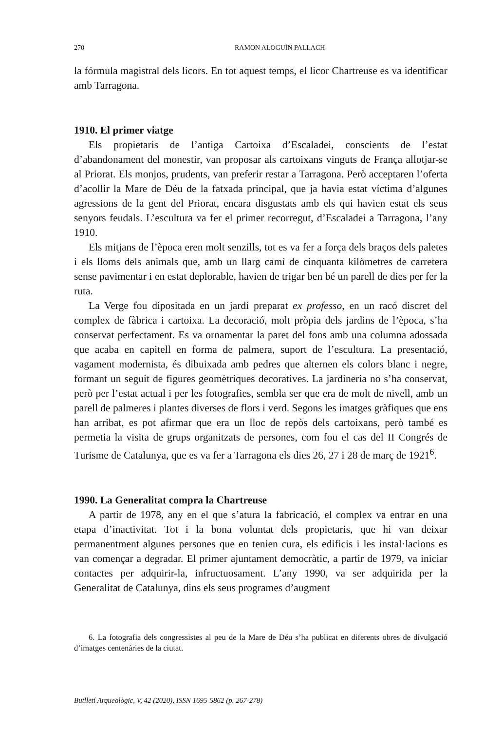270 RAMON ALOGUÍN PALLACH
la fórmula magistral dels licors. En tot aquest temps, el licor Chartreuse es va identificar amb Tarragona.
1910. El primer viatge
Els propietaris de l’antiga Cartoixa d’Escaladei, conscients de l’estat d’abandonament del monestir, van proposar als cartoixans vinguts de França allotjar-se al Priorat. Els monjos, prudents, van preferir restar a Tarragona. Però acceptaren l’oferta d’acollir la Mare de Déu de la fatxada principal, que ja havia estat víctima d’algunes agressions de la gent del Priorat, encara disgustats amb els qui havien estat els seus senyors feudals. L’escultura va fer el primer recorregut, d’Escaladei a Tarragona, l’any 1910.
Els mitjans de l’època eren molt senzills, tot es va fer a força dels braços dels paletes i els lloms dels animals que, amb un llarg camí de cinquanta kilòmetres de carretera sense pavimentar i en estat deplorable, havien de trigar ben bé un parell de dies per fer la ruta.
La Verge fou dipositada en un jardí preparat ex professo, en un racó discret del complex de fàbrica i cartoixa. La decoració, molt pròpia dels jardins de l’època, s’ha conservat perfectament. Es va ornamentar la paret del fons amb una columna adossada que acaba en capitell en forma de palmera, suport de l’escultura. La presentació, vagament modernista, és dibuixada amb pedres que alternen els colors blanc i negre, formant un seguit de figures geomètriques decoratives. La jardineria no s’ha conservat, però per l’estat actual i per les fotografies, sembla ser que era de molt de nivell, amb un parell de palmeres i plantes diverses de flors i verd. Segons les imatges gràfiques que ens han arribat, es pot afirmar que era un lloc de repòs dels cartoixans, però també es permetia la visita de grups organitzats de persones, com fou el cas del II Congrés de Turisme de Catalunya, que es va fer a Tarragona els dies 26, 27 i 28 de març de 1921<sup>6</sup>.
1990. La Generalitat compra la Chartreuse
A partir de 1978, any en el que s’atura la fabricació, el complex va entrar en una etapa d’inactivitat. Tot i la bona voluntat dels propietaris, que hi van deixar permanentment algunes persones que en tenien cura, els edificis i les instal·lacions es van començar a degradar. El primer ajuntament democràtic, a partir de 1979, va iniciar contactes per adquirir-la, infructuosament. L’any 1990, va ser adquirida per la Generalitat de Catalunya, dins els seus programes d’augment
6. La fotografia dels congressistes al peu de la Mare de Déu s’ha publicat en diferents obres de divulgació d’imatges centenàries de la ciutat.
Butlletí Arqueològic, V, 42 (2020), ISSN 1695-5862 (p. 267-278)